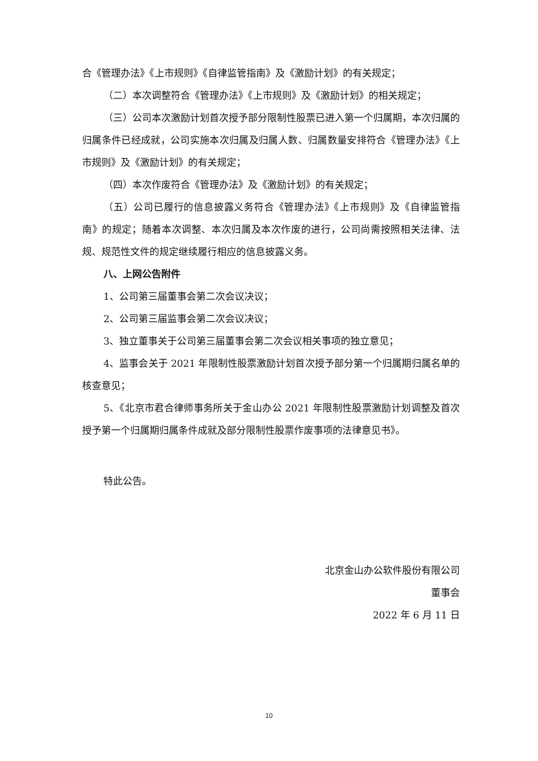合《管理办法》《上市规则》《自律监管指南》及《激励计划》的有关规定；
（二）本次调整符合《管理办法》《上市规则》及《激励计划》的相关规定；
（三）公司本次激励计划首次授予部分限制性股票已进入第一个归属期，本次归属的归属条件已经成就，公司实施本次归属及归属人数、归属数量安排符合《管理办法》《上市规则》及《激励计划》的有关规定；
（四）本次作废符合《管理办法》及《激励计划》的有关规定；
（五）公司已履行的信息披露义务符合《管理办法》《上市规则》及《自律监管指南》的规定；随着本次调整、本次归属及本次作废的进行，公司尚需按照相关法律、法规、规范性文件的规定继续履行相应的信息披露义务。
八、上网公告附件
1、公司第三届董事会第二次会议决议；
2、公司第三届监事会第二次会议决议；
3、独立董事关于公司第三届董事会第二次会议相关事项的独立意见；
4、监事会关于 2021 年限制性股票激励计划首次授予部分第一个归属期归属名单的核查意见；
5、《北京市君合律师事务所关于金山办公 2021 年限制性股票激励计划调整及首次授予第一个归属期归属条件成就及部分限制性股票作废事项的法律意见书》。
特此公告。
北京金山办公软件股份有限公司
董事会
2022 年 6 月 11 日
10